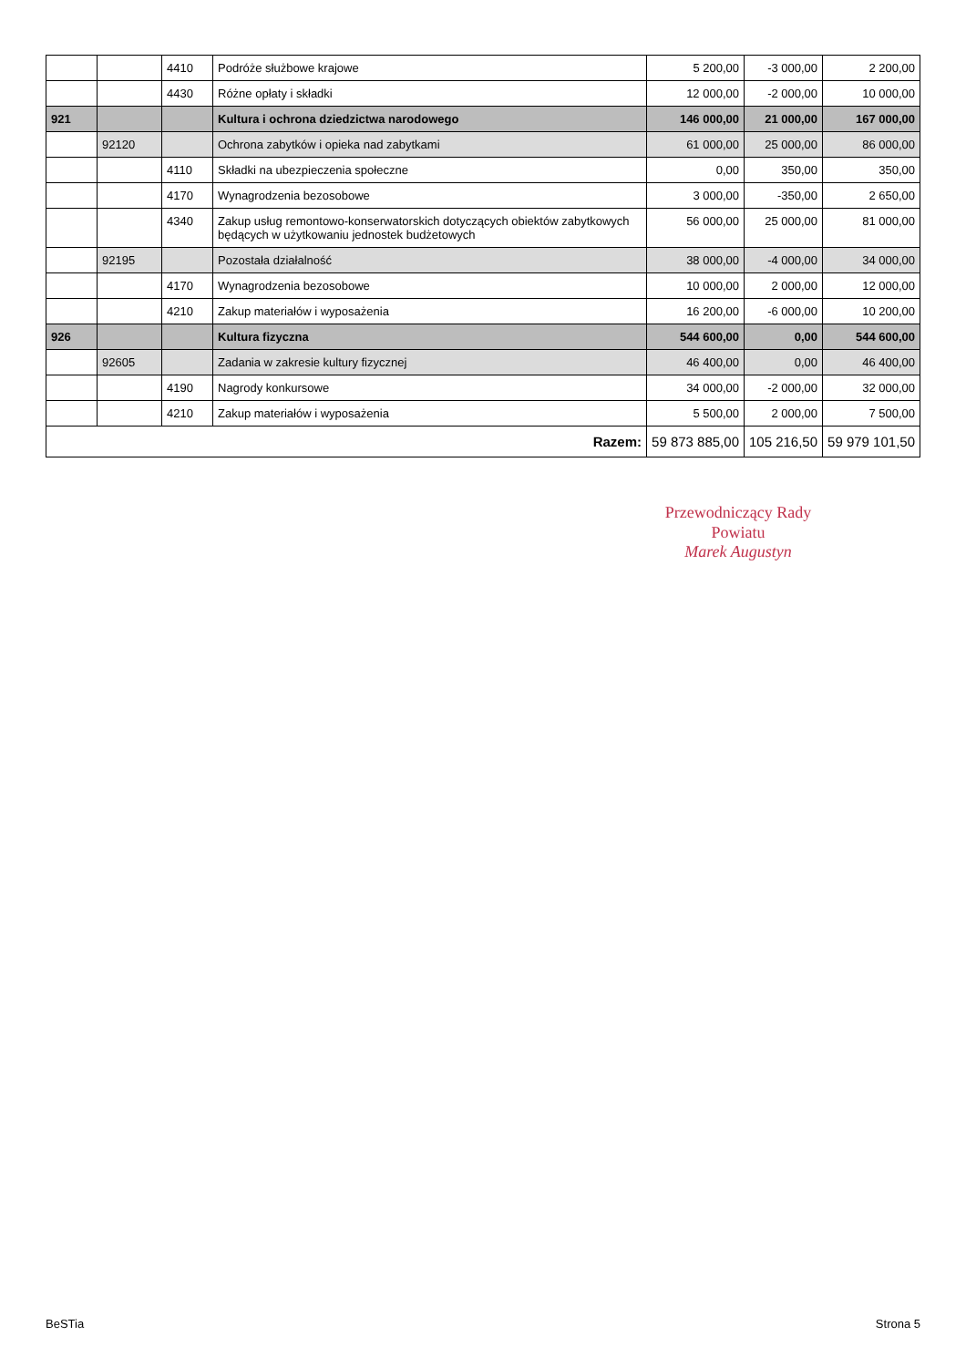| | | 4410 | Podróże służbowe krajowe | 5 200,00 | -3 000,00 | 2 200,00 |
| | | 4430 | Różne opłaty i składki | 12 000,00 | -2 000,00 | 10 000,00 |
| 921 | | | Kultura i ochrona dziedzictwa narodowego | 146 000,00 | 21 000,00 | 167 000,00 |
| | 92120 | | Ochrona zabytków i opieka nad zabytkami | 61 000,00 | 25 000,00 | 86 000,00 |
| | | 4110 | Składki na ubezpieczenia społeczne | 0,00 | 350,00 | 350,00 |
| | | 4170 | Wynagrodzenia bezosobowe | 3 000,00 | -350,00 | 2 650,00 |
| | | 4340 | Zakup usług remontowo-konserwatorskich dotyczących obiektów zabytkowych będących w użytkowaniu jednostek budżetowych | 56 000,00 | 25 000,00 | 81 000,00 |
| | 92195 | | Pozostała działalność | 38 000,00 | -4 000,00 | 34 000,00 |
| | | 4170 | Wynagrodzenia bezosobowe | 10 000,00 | 2 000,00 | 12 000,00 |
| | | 4210 | Zakup materiałów i wyposażenia | 16 200,00 | -6 000,00 | 10 200,00 |
| 926 | | | Kultura fizyczna | 544 600,00 | 0,00 | 544 600,00 |
| | 92605 | | Zadania w zakresie kultury fizycznej | 46 400,00 | 0,00 | 46 400,00 |
| | | 4190 | Nagrody konkursowe | 34 000,00 | -2 000,00 | 32 000,00 |
| | | 4210 | Zakup materiałów i wyposażenia | 5 500,00 | 2 000,00 | 7 500,00 |
| Razem: | | | | 59 873 885,00 | 105 216,50 | 59 979 101,50 |
Przewodniczący Rady
Powiatu
Marek Augustyn
BeSTia Strona 5